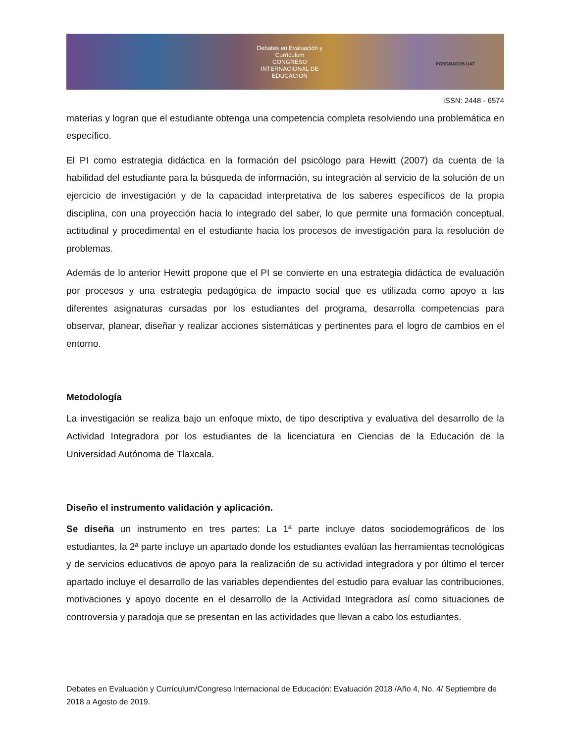Debates en Evaluación y Currículum
CONGRESO INTERNACIONAL DE EDUCACIÓN
POSGRADOS UAT
ISSN: 2448 - 6574
materias y logran que el estudiante obtenga una competencia completa resolviendo una problemática en específico.
El PI como estrategia didáctica en la formación del psicólogo para Hewitt (2007) da cuenta de la habilidad del estudiante para la búsqueda de información, su integración al servicio de la solución de un ejercicio de investigación y de la capacidad interpretativa de los saberes específicos de la propia disciplina, con una proyección hacia lo integrado del saber, lo que permite una formación conceptual, actitudinal y procedimental en el estudiante hacia los procesos de investigación para la resolución de problemas.
Además de lo anterior Hewitt propone que el PI se convierte en una estrategia didáctica de evaluación por procesos y una estrategia pedagógica de impacto social que es utilizada como apoyo a las diferentes asignaturas cursadas por los estudiantes del programa, desarrolla competencias para observar, planear, diseñar y realizar acciones sistemáticas y pertinentes para el logro de cambios en el entorno.
Metodología
La investigación se realiza bajo un enfoque mixto, de tipo descriptiva y evaluativa del desarrollo de la Actividad Integradora por los estudiantes de la licenciatura en Ciencias de la Educación de la Universidad Autónoma de Tlaxcala.
Diseño el instrumento validación y aplicación.
Se diseña un instrumento en tres partes: La 1ª parte incluye datos sociodemográficos de los estudiantes, la 2ª parte incluye un apartado donde los estudiantes evalúan las herramientas tecnológicas y de servicios educativos de apoyo para la realización de su actividad integradora y por último el tercer apartado incluye el desarrollo de las variables dependientes del estudio para evaluar las contribuciones, motivaciones y apoyo docente en el desarrollo de la Actividad Integradora así como situaciones de controversia y paradoja que se presentan en las actividades que llevan a cabo los estudiantes.
Debates en Evaluación y Currículum/Congreso Internacional de Educación: Evaluación 2018 /Año 4, No. 4/ Septiembre de 2018 a Agosto de 2019.